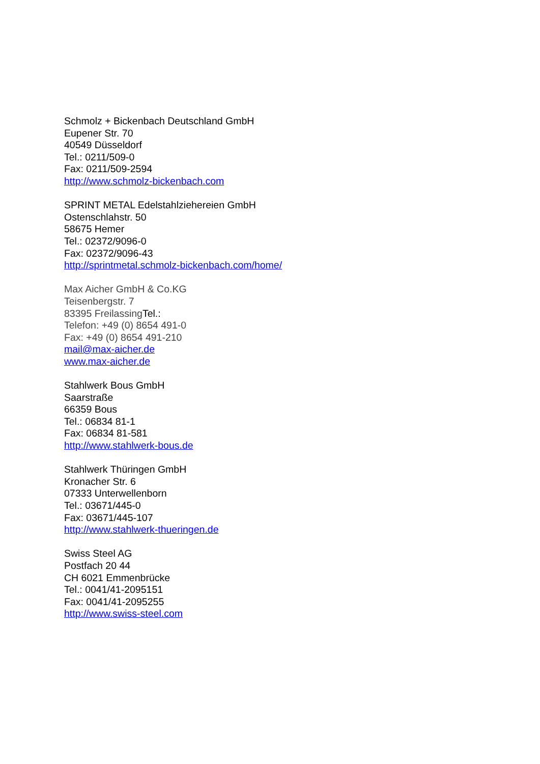Schmolz + Bickenbach Deutschland GmbH
Eupener Str. 70
40549 Düsseldorf
Tel.: 0211/509-0
Fax: 0211/509-2594
http://www.schmolz-bickenbach.com
SPRINT METAL Edelstahlziehereien GmbH
Ostenschlahstr. 50
58675 Hemer
Tel.: 02372/9096-0
Fax: 02372/9096-43
http://sprintmetal.schmolz-bickenbach.com/home/
Max Aicher GmbH & Co.KG
Teisenbergstr. 7
83395 Freilassing Tel.:
Telefon: +49 (0) 8654 491-0
Fax: +49 (0) 8654 491-210
mail@max-aicher.de
www.max-aicher.de
Stahlwerk Bous GmbH
Saarstraße
66359 Bous
Tel.: 06834 81-1
Fax: 06834 81-581
http://www.stahlwerk-bous.de
Stahlwerk Thüringen GmbH
Kronacher Str. 6
07333 Unterwellenborn
Tel.: 03671/445-0
Fax: 03671/445-107
http://www.stahlwerk-thueringen.de
Swiss Steel AG
Postfach 20 44
CH 6021 Emmenbrücke
Tel.: 0041/41-2095151
Fax: 0041/41-2095255
http://www.swiss-steel.com